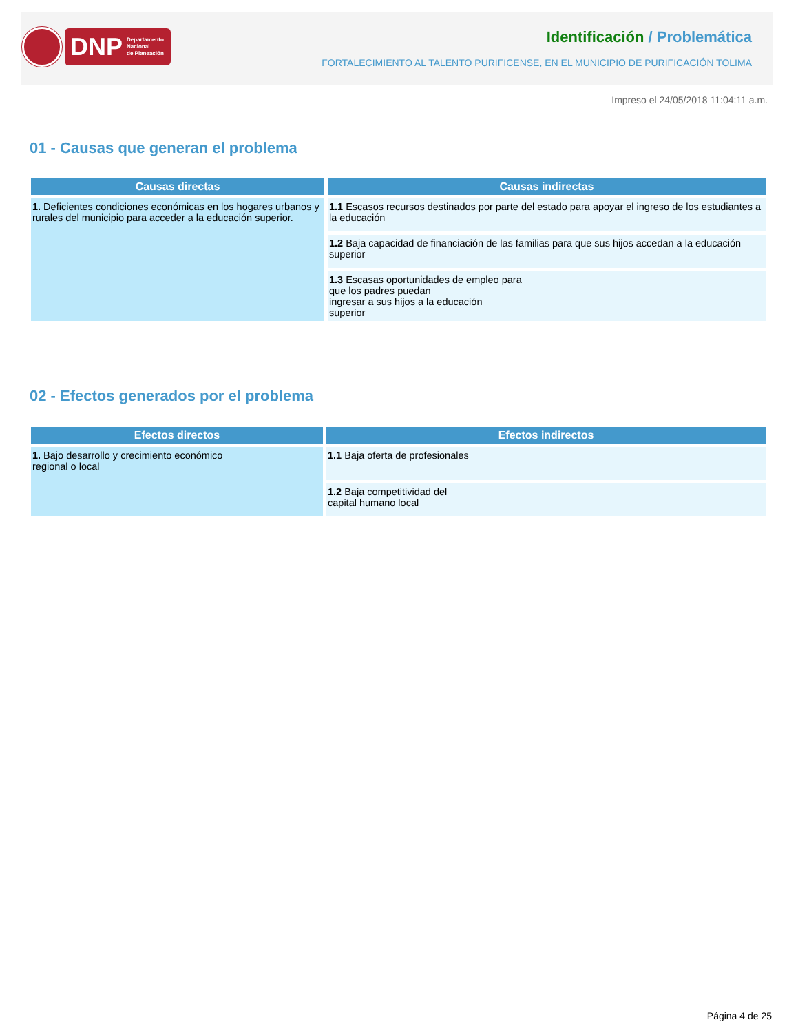DNP Departamento
Nacional
de Planeación
Identificación / Problemática
FORTALECIMIENTO AL TALENTO PURIFICENSE, EN EL MUNICIPIO DE PURIFICACIÓN TOLIMA
Impreso el 24/05/2018 11:04:11 a.m.
01 - Causas que generan el problema
| Causas directas | Causas indirectas |
| --- | --- |
| 1. Deficientes condiciones económicas en los hogares urbanos y rurales del municipio para acceder a la educación superior. | 1.1 Escasos recursos destinados por parte del estado para apoyar el ingreso de los estudiantes a la educación |
| | 1.2 Baja capacidad de financiación de las familias para que sus hijos accedan a la educación superior |
| | 1.3 Escasas oportunidades de empleo para que los padres puedan ingresar a sus hijos a la educación superior |
02 - Efectos generados por el problema
| Efectos directos | Efectos indirectos |
| --- | --- |
| 1. Bajo desarrollo y crecimiento económico regional o local | 1.1 Baja oferta de profesionales |
| | 1.2 Baja competitividad del capital humano local |
Página 4 de 25